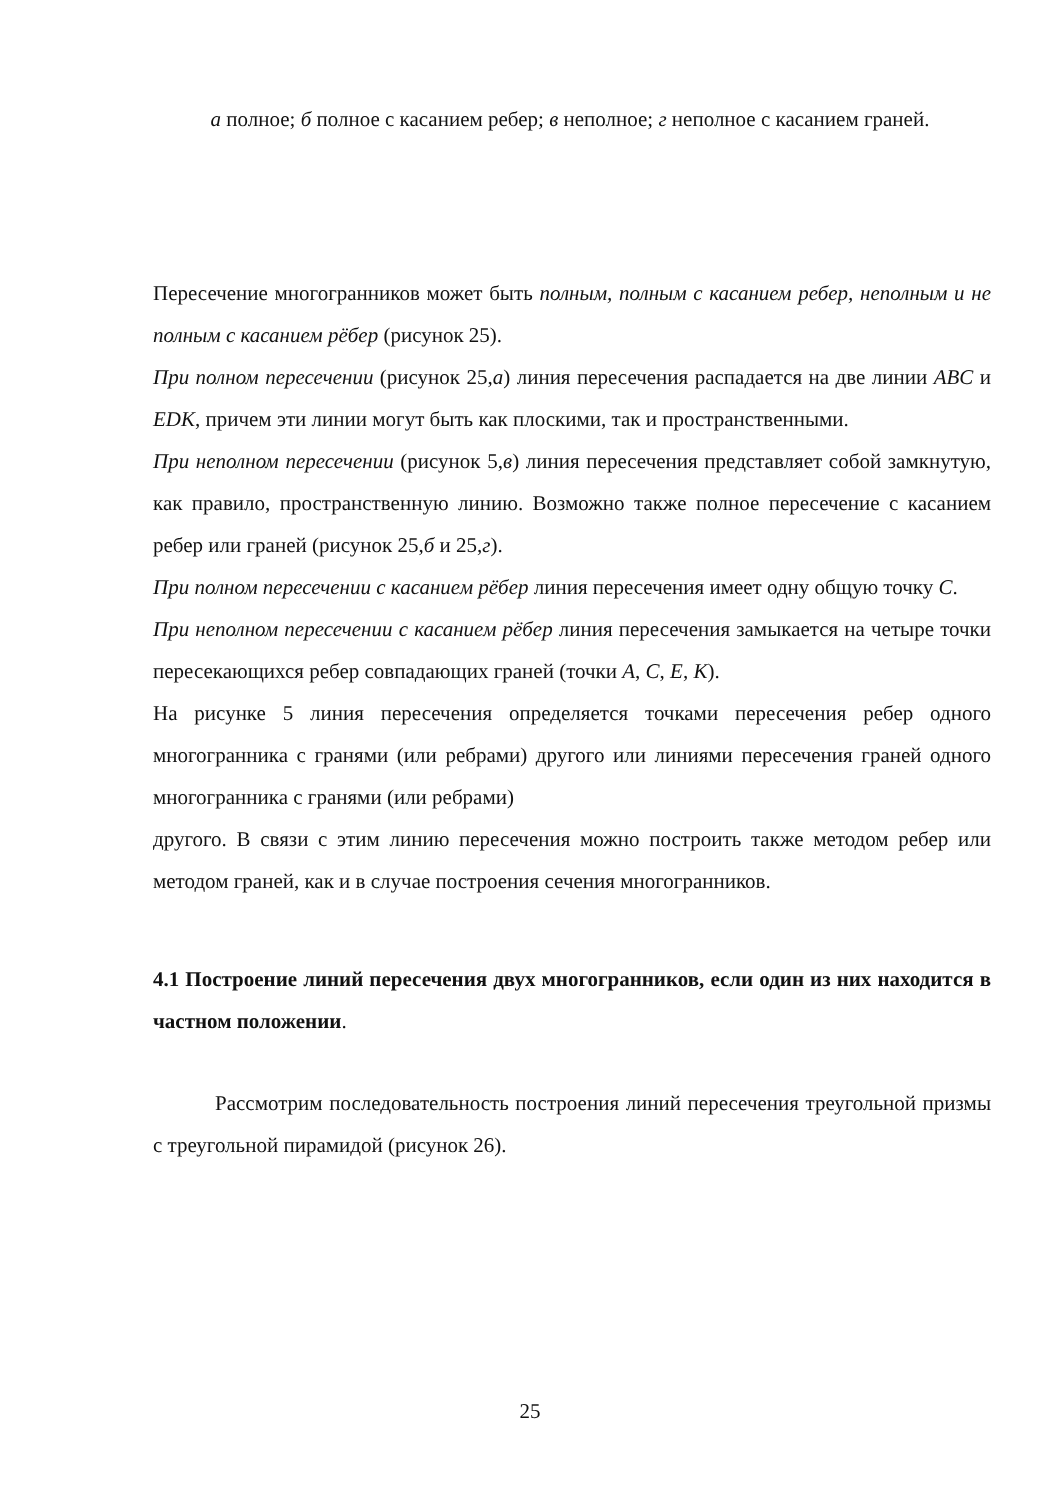а полное; б полное с касанием ребер; в неполное; г неполное с касанием граней.
Пересечение многогранников может быть полным, полным с касанием ребер, неполным и не полным с касанием рёбер (рисунок 25).
При полном пересечении (рисунок 25,а) линия пересечения распадается на две линии ABC и EDK, причем эти линии могут быть как плоскими, так и пространственными.
При неполном пересечении (рисунок 5,в) линия пересечения представляет собой замкнутую, как правило, пространственную линию. Возможно также полное пересечение с касанием ребер или граней (рисунок 25,б и 25,г).
При полном пересечении с касанием рёбер линия пересечения имеет одну общую точку С.
При неполном пересечении с касанием рёбер линия пересечения замыкается на четыре точки пересекающихся ребер совпадающих граней (точки А, С, Е, К).
На рисунке 5 линия пересечения определяется точками пересечения ребер одного многогранника с гранями (или ребрами) другого или линиями пересечения граней одного многогранника с гранями (или ребрами)
другого. В связи с этим линию пересечения можно построить также методом ребер или методом граней, как и в случае построения сечения многогранников.
4.1 Построение линий пересечения двух многогранников, если один из них находится в частном положении.
Рассмотрим последовательность построения линий пересечения треугольной призмы с треугольной пирамидой (рисунок 26).
25